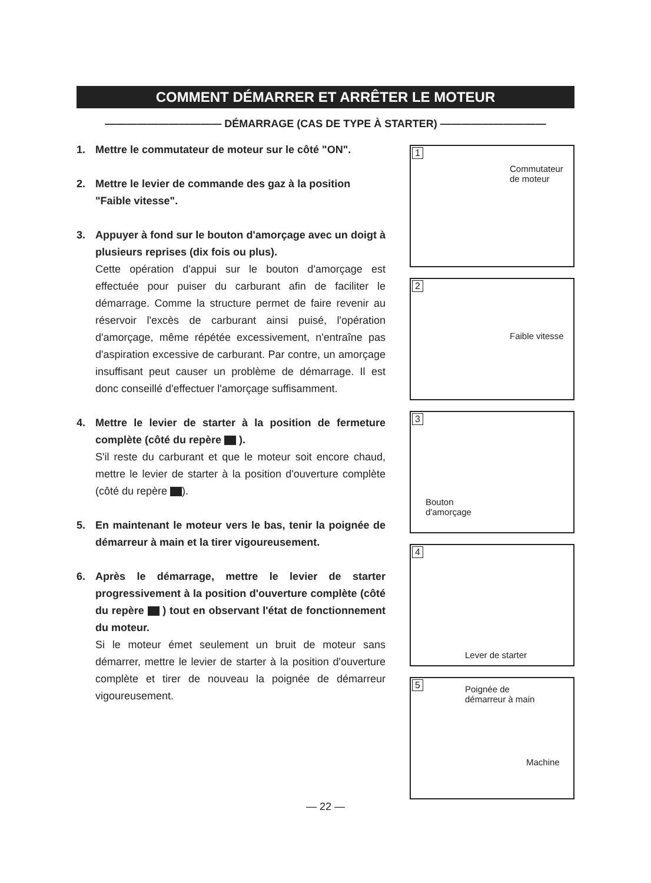COMMENT DÉMARRER ET ARRÊTER LE MOTEUR
——————————— DÉMARRAGE (CAS DE TYPE À STARTER) ——————————
1. Mettre le commutateur de moteur sur le côté "ON".
2. Mettre le levier de commande des gaz à la position "Faible vitesse".
3. Appuyer à fond sur le bouton d'amorçage avec un doigt à plusieurs reprises (dix fois ou plus).
Cette opération d'appui sur le bouton d'amorçage est effectuée pour puiser du carburant afin de faciliter le démarrage. Comme la structure permet de faire revenir au réservoir l'excès de carburant ainsi puisé, l'opération d'amorçage, même répétée excessivement, n'entraîne pas d'aspiration excessive de carburant. Par contre, un amorçage insuffisant peut causer un problème de démarrage. Il est donc conseillé d'effectuer l'amorçage suffisamment.
4. Mettre le levier de starter à la position de fermeture complète (côté du repère ).
S'il reste du carburant et que le moteur soit encore chaud, mettre le levier de starter à la position d'ouverture complète (côté du repère ).
5. En maintenant le moteur vers le bas, tenir la poignée de démarreur à main et la tirer vigoureusement.
6. Après le démarrage, mettre le levier de starter progressivement à la position d'ouverture complète (côté du repère ) tout en observant l'état de fonctionnement du moteur.
Si le moteur émet seulement un bruit de moteur sans démarrer, mettre le levier de starter à la position d'ouverture complète et tirer de nouveau la poignée de démarreur vigoureusement.
1
Commutateur
de moteur
2
Faible vitesse
3
Bouton
d'amorçage
4
Lever de starter
5 Poignée de
démarreur à main
Machine
— 22 —